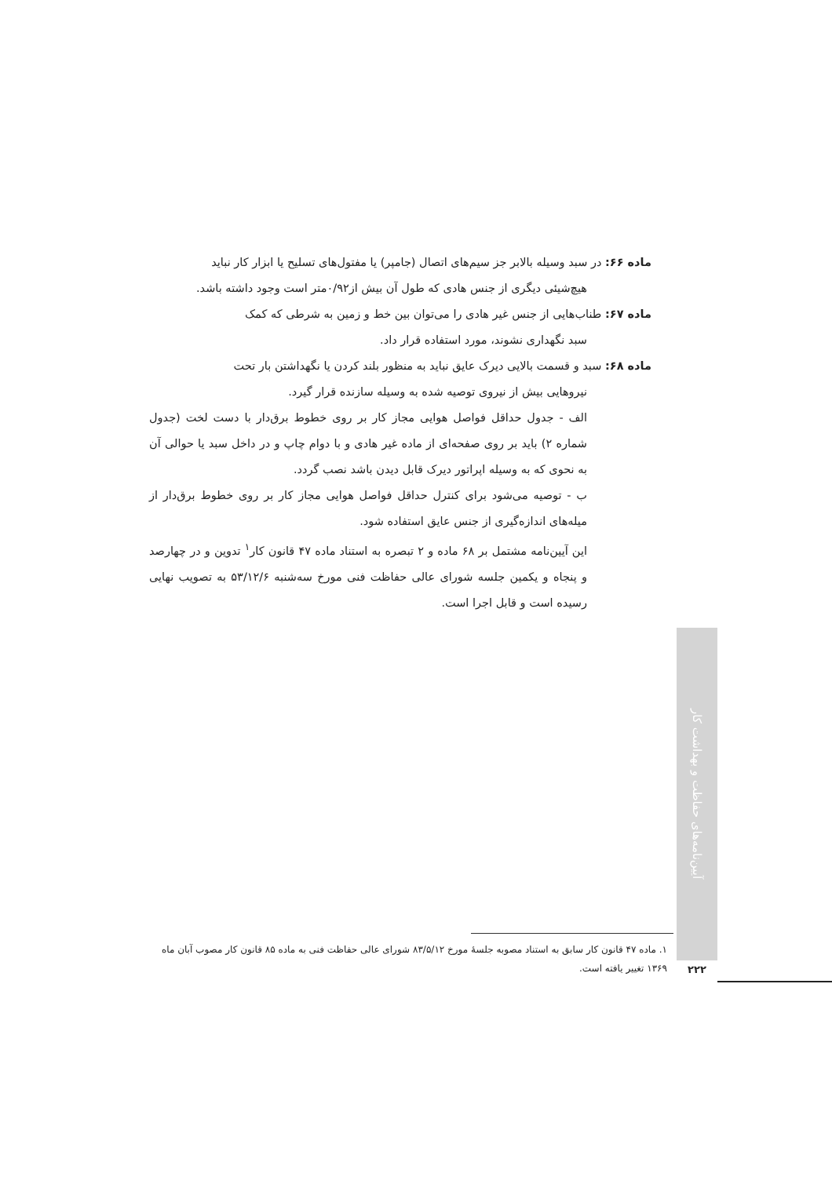ماده ۶۶: در سبد وسیله بالابر جز سیم‌های اتصال (جامپر) یا مفتول‌های تسلیح یا ابزار کار نباید
هیچ‌شیئی دیگری از جنس هادی که طول آن بیش از۰/۹۲متر است وجود داشته باشد.
ماده ۶۷: طناب‌هایی از جنس غیر هادی را می‌توان بین خط و زمین به شرطی که کمک
سبد نگهداری نشوند، مورد استفاده قرار داد.
ماده ۶۸: سبد و قسمت بالایی دیرک عایق نباید به منظور بلند کردن یا نگهداشتن بار تحت
نیروهایی بیش از نیروی توصیه شده به وسیله سازنده قرار گیرد.
الف - جدول حداقل فواصل هوایی مجاز کار بر روی خطوط برق‌دار با دست لخت (جدول شماره ۲) باید بر روی صفحه‌ای از ماده غیر هادی و با دوام چاپ و در داخل سبد یا حوالی آن به نحوی که به وسیله اپراتور دیرک قابل دیدن باشد نصب گردد.
ب - توصیه می‌شود برای کنترل حداقل فواصل هوایی مجاز کار بر روی خطوط برق‌دار از میله‌های اندازه‌گیری از جنس عایق استفاده شود.
این آیین‌نامه مشتمل بر ۶۸ ماده و ۲ تبصره به استناد ماده ۴۷ قانون کار<sup>۱</sup> تدوین و در چهارصد و پنجاه و یکمین جلسه شورای عالی حفاظت فنی مورخ سه‌شنبه ۵۳/۱۲/۶ به تصویب نهایی رسیده است و قابل اجرا است.
آیین‌نامه‌های حفاظت و بهداشت کار
۱. ماده ۴۷ قانون کار سابق به استناد مصوبه جلسهٔ مورخ ۸۳/۵/۱۲ شورای عالی حفاظت فنی به ماده ۸۵ قانون کار مصوب آبان ماه ۱۳۶۹ تغییر یافته است.
۲۲۲